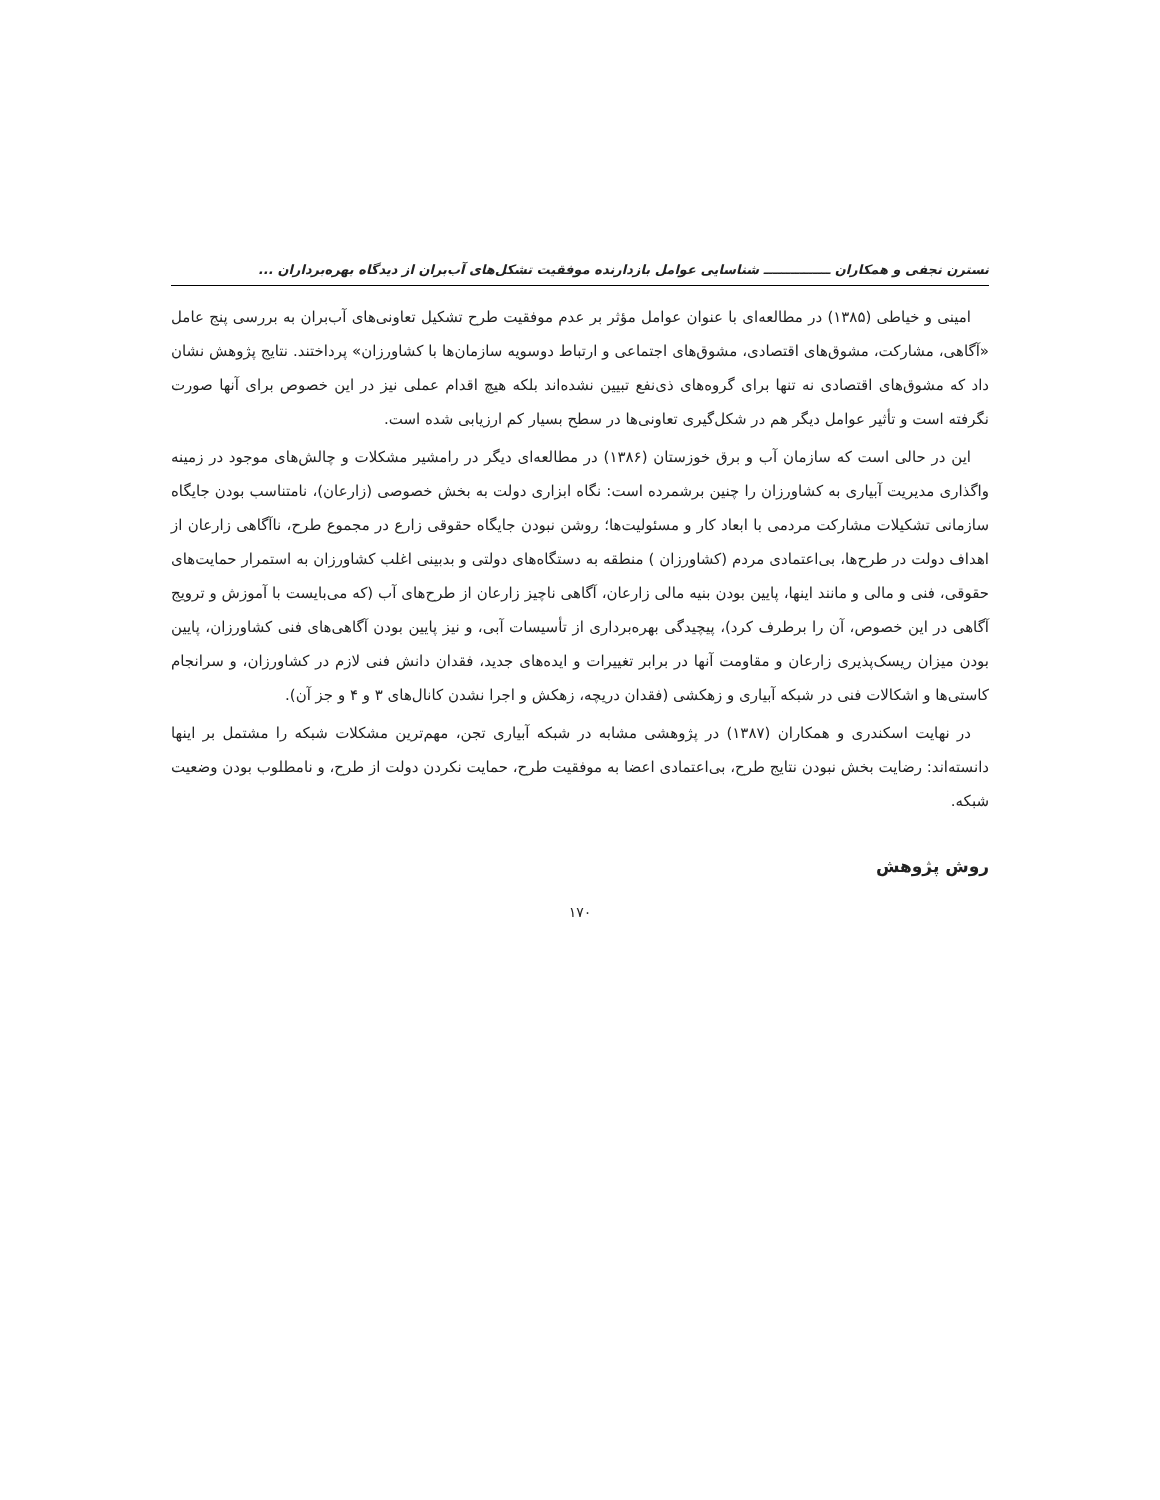نسترن نجفی و همکاران ـــــــــــــــ شناسایی عوامل بازدارنده موفقیت تشکل‌های آب‌بران از دیدگاه بهره‌برداران ...
امینی و خیاطی (۱۳۸۵) در مطالعه‌ای با عنوان عوامل مؤثر بر عدم موفقیت طرح تشکیل تعاونی‌های آب‌بران به بررسی پنج عامل «آگاهی، مشارکت، مشوق‌های اقتصادی، مشوق‌های اجتماعی و ارتباط دوسویه سازمان‌ها با کشاورزان» پرداختند. نتایج پژوهش نشان داد که مشوق‌های اقتصادی نه تنها برای گروه‌های ذی‌نفع تبیین نشده‌اند بلکه هیچ اقدام عملی نیز در این خصوص برای آنها صورت نگرفته است و تأثیر عوامل دیگر هم در شکل‌گیری تعاونی‌ها در سطح بسیار کم ارزیابی شده است.
این در حالی است که سازمان آب و برق خوزستان (۱۳۸۶) در مطالعه‌ای دیگر در رامشیر مشکلات و چالش‌های موجود در زمینه واگذاری مدیریت آبیاری به کشاورزان را چنین برشمرده است: نگاه ابزاری دولت به بخش خصوصی (زارعان)، نامتناسب بودن جایگاه سازمانی تشکیلات مشارکت مردمی با ابعاد کار و مسئولیت‌ها؛ روشن نبودن جایگاه حقوقی زارع در مجموع طرح، ناآگاهی زارعان از اهداف دولت در طرح‌ها، بی‌اعتمادی مردم (کشاورزان ) منطقه به دستگاه‌های دولتی و بدبینی اغلب کشاورزان به استمرار حمایت‌های حقوقی، فنی و مالی و مانند اینها، پایین بودن بنیه مالی زارعان، آگاهی ناچیز زارعان از طرح‌های آب (که می‌بایست با آموزش و ترویج آگاهی در این خصوص، آن را برطرف کرد)، پیچیدگی بهره‌برداری از تأسیسات آبی، و نیز پایین بودن آگاهی‌های فنی کشاورزان، پایین بودن میزان ریسک‌پذیری زارعان و مقاومت آنها در برابر تغییرات و ایده‌های جدید، فقدان دانش فنی لازم در کشاورزان، و سرانجام کاستی‌ها و اشکالات فنی در شبکه آبیاری و زهکشی (فقدان دریچه، زهکش و اجرا نشدن کانال‌های ۳ و ۴ و جز آن).
در نهایت اسکندری و همکاران (۱۳۸۷) در پژوهشی مشابه در شبکه آبیاری تجن، مهم‌ترین مشکلات شبکه را مشتمل بر اینها دانسته‌اند: رضایت بخش نبودن نتایج طرح، بی‌اعتمادی اعضا به موفقیت طرح، حمایت نکردن دولت از طرح، و نامطلوب بودن وضعیت شبکه.
روش پژوهش
۱۷۰